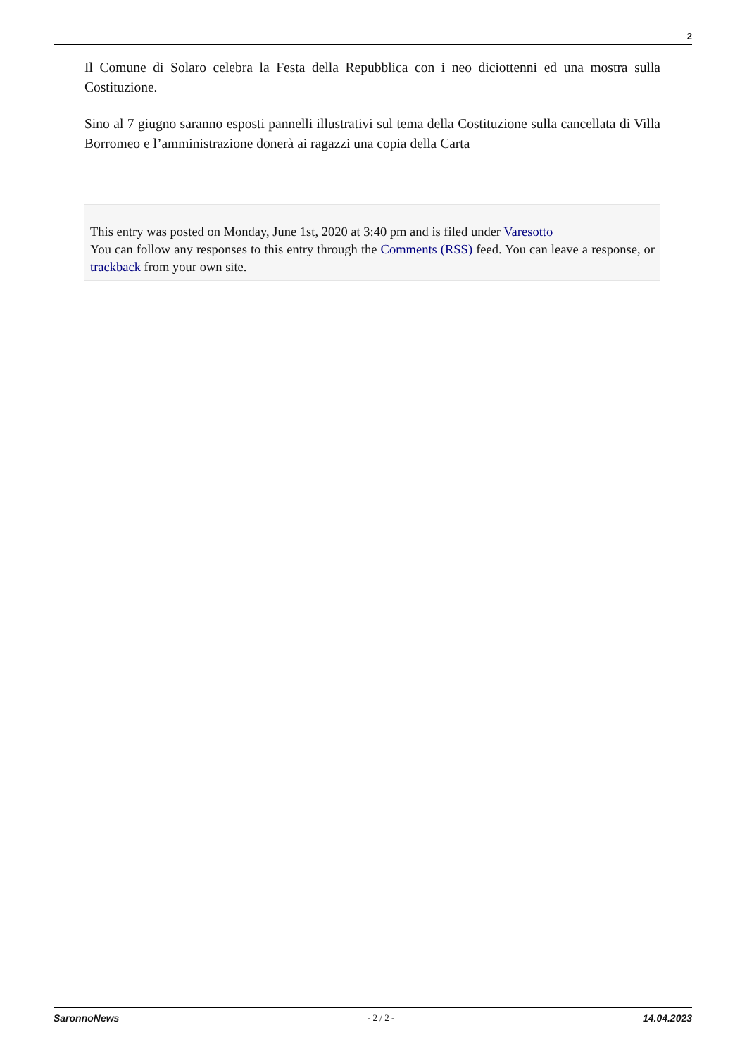2
Il Comune di Solaro celebra la Festa della Repubblica con i neo diciottenni ed una mostra sulla Costituzione.
Sino al 7 giugno saranno esposti pannelli illustrativi sul tema della Costituzione sulla cancellata di Villa Borromeo e l’amministrazione donerà ai ragazzi una copia della Carta
This entry was posted on Monday, June 1st, 2020 at 3:40 pm and is filed under Varesotto
You can follow any responses to this entry through the Comments (RSS) feed. You can leave a response, or trackback from your own site.
SaronnoNews - 2 / 2 - 14.04.2023